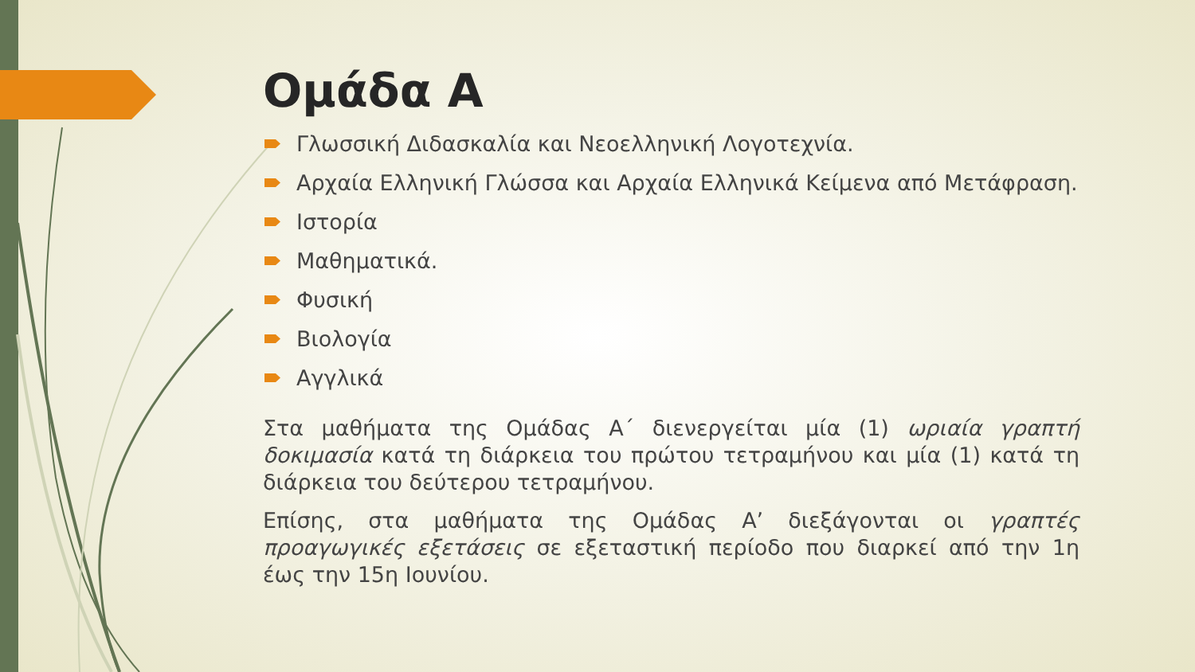Ομάδα Α
Γλωσσική Διδασκαλία και Νεοελληνική Λογοτεχνία.
Αρχαία Ελληνική Γλώσσα και Αρχαία Ελληνικά Κείμενα από Μετάφραση.
Ιστορία
Μαθηματικά.
Φυσική
Βιολογία
Αγγλικά
Στα μαθήματα της Ομάδας Α΄ διενεργείται μία (1) ωριαία γραπτή δοκιμασία κατά τη διάρκεια του πρώτου τετραμήνου και μία (1) κατά τη διάρκεια του δεύτερου τετραμήνου.
Επίσης, στα μαθήματα της Ομάδας Α’ διεξάγονται οι γραπτές προαγωγικές εξετάσεις σε εξεταστική περίοδο που διαρκεί από την 1η έως την 15η Ιουνίου.